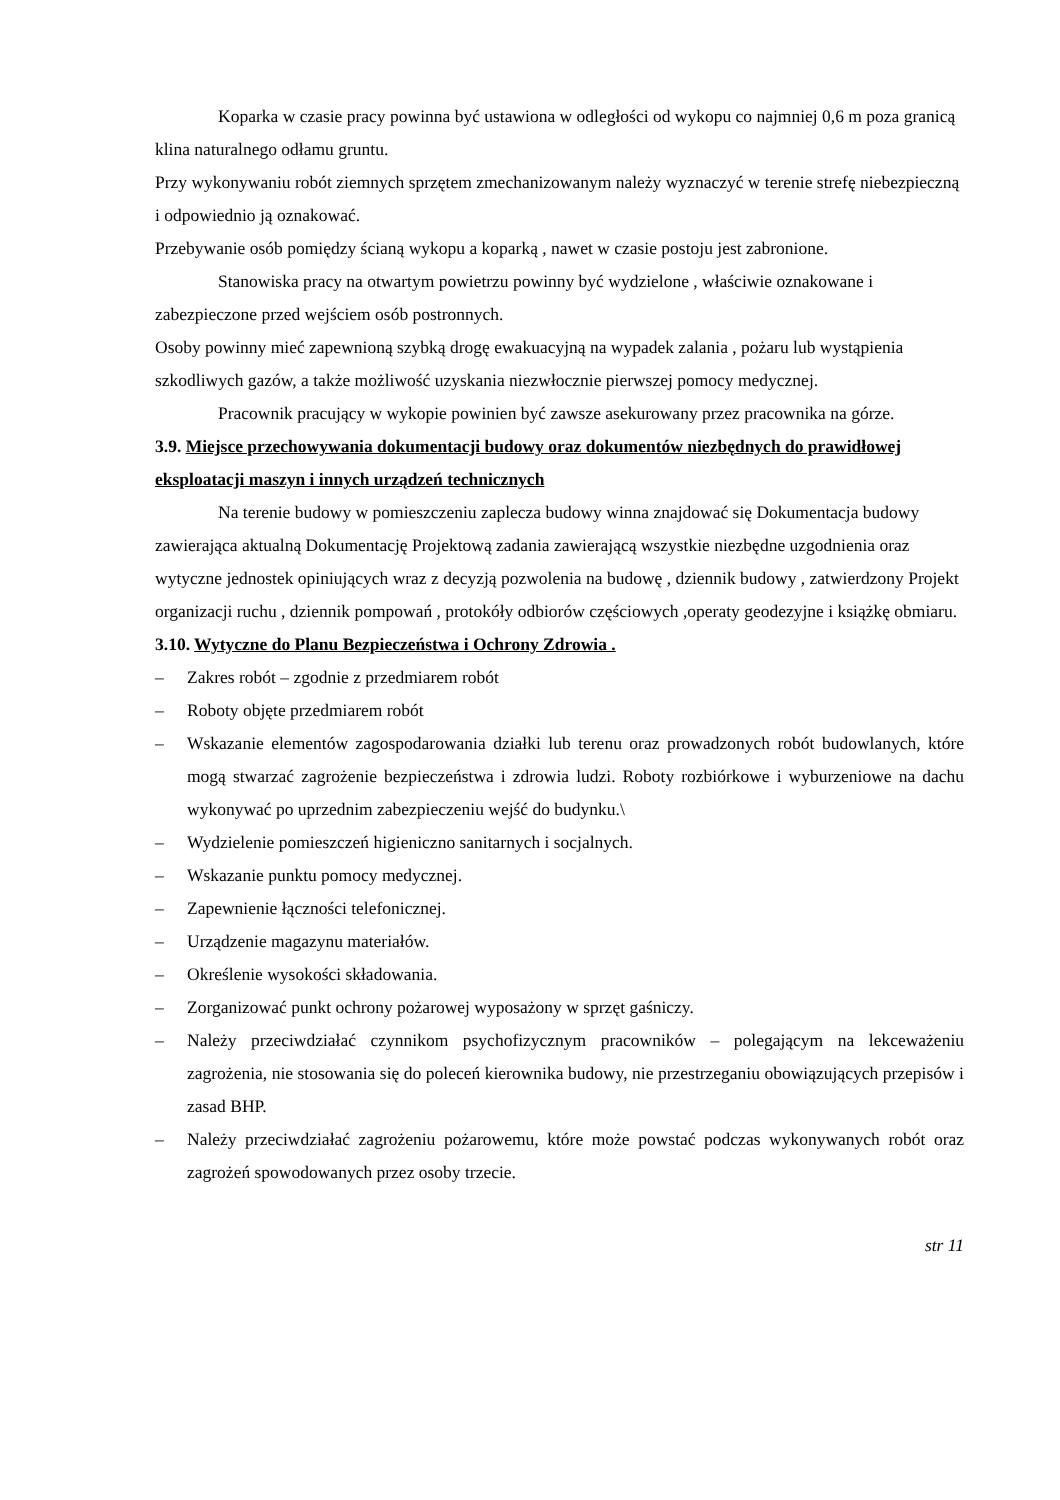Koparka w czasie pracy powinna być ustawiona w odległości od wykopu co najmniej 0,6 m poza granicą klina naturalnego odłamu gruntu.
Przy wykonywaniu robót ziemnych sprzętem zmechanizowanym należy wyznaczyć w terenie strefę niebezpieczną i odpowiednio ją oznakować.
Przebywanie osób pomiędzy ścianą wykopu a koparką , nawet w czasie postoju jest zabronione.
Stanowiska pracy na otwartym powietrzu powinny być wydzielone , właściwie oznakowane i zabezpieczone przed wejściem osób postronnych.
Osoby powinny mieć zapewnioną szybką drogę ewakuacyjną na wypadek zalania , pożaru lub wystąpienia szkodliwych gazów, a także możliwość uzyskania niezwłocznie pierwszej pomocy medycznej.
Pracownik pracujący w wykopie powinien być zawsze asekurowany przez pracownika na górze.
3.9. Miejsce przechowywania dokumentacji budowy oraz dokumentów niezbędnych do prawidłowej eksploatacji maszyn i innych urządzeń technicznych
Na terenie budowy w pomieszczeniu zaplecza budowy winna znajdować się Dokumentacja budowy zawierająca aktualną Dokumentację Projektową zadania zawierającą wszystkie niezbędne uzgodnienia oraz wytyczne jednostek opiniujących wraz z decyzją pozwolenia na budowę , dziennik budowy , zatwierdzony Projekt organizacji ruchu , dziennik pompowań , protokóły odbiorów częściowych ,operaty geodezyjne i książkę obmiaru.
3.10. Wytyczne do Planu Bezpieczeństwa i Ochrony Zdrowia .
– Zakres robót – zgodnie z przedmiarem robót
– Roboty objęte przedmiarem robót
– Wskazanie elementów zagospodarowania działki lub terenu oraz prowadzonych robót budowlanych, które mogą stwarzać zagrożenie bezpieczeństwa i zdrowia ludzi. Roboty rozbiórkowe i wyburzeniowe na dachu wykonywać po uprzednim zabezpieczeniu wejść do budynku.\
– Wydzielenie pomieszczeń higieniczno sanitarnych i socjalnych.
– Wskazanie punktu pomocy medycznej.
– Zapewnienie łączności telefonicznej.
– Urządzenie magazynu materiałów.
– Określenie wysokości składowania.
– Zorganizować punkt ochrony pożarowej wyposażony w sprzęt gaśniczy.
– Należy przeciwdziałać czynnikom psychofizycznym pracowników – polegającym na lekceważeniu zagrożenia, nie stosowania się do poleceń kierownika budowy, nie przestrzeganiu obowiązujących przepisów i zasad BHP.
– Należy przeciwdziałać zagrożeniu pożarowemu, które może powstać podczas wykonywanych robót oraz zagrożeń spowodowanych przez osoby trzecie.
str 11